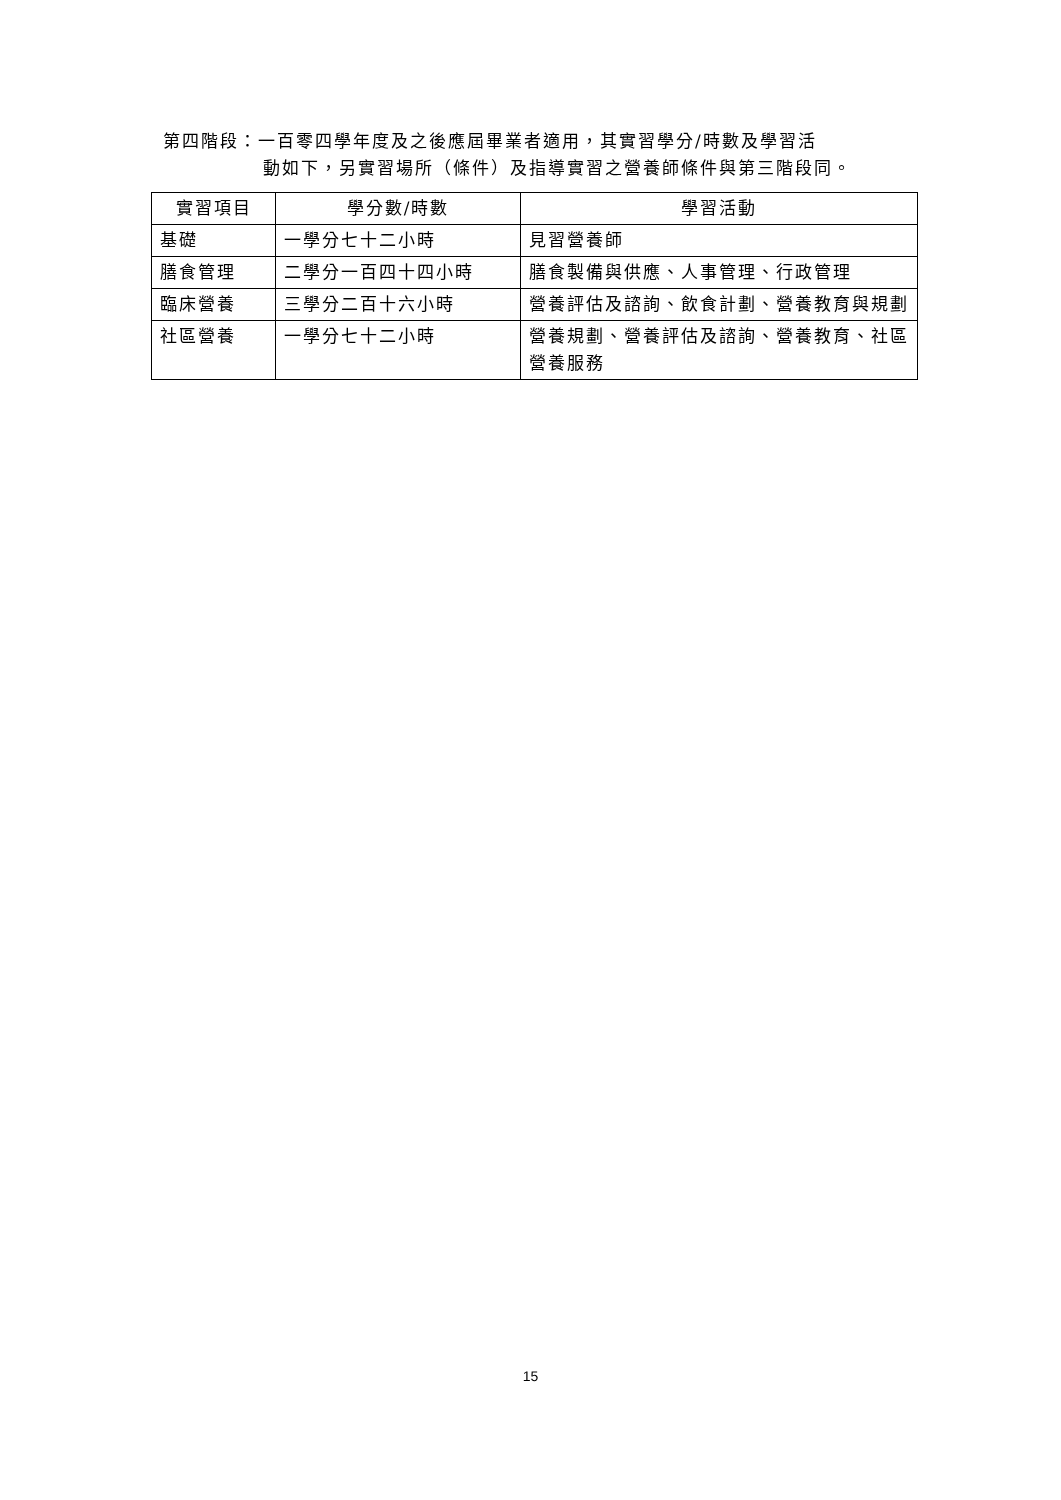第四階段：一百零四學年度及之後應屆畢業者適用，其實習學分/時數及學習活
動如下，另實習場所（條件）及指導實習之營養師條件與第三階段同。
| 實習項目 | 學分數/時數 | 學習活動 |
| --- | --- | --- |
| 基礎 | 一學分七十二小時 | 見習營養師 |
| 膳食管理 | 二學分一百四十四小時 | 膳食製備與供應、人事管理、行政管理 |
| 臨床營養 | 三學分二百十六小時 | 營養評估及諮詢、飲食計劃、營養教育與規劃 |
| 社區營養 | 一學分七十二小時 | 營養規劃、營養評估及諮詢、營養教育、社區營養服務 |
15